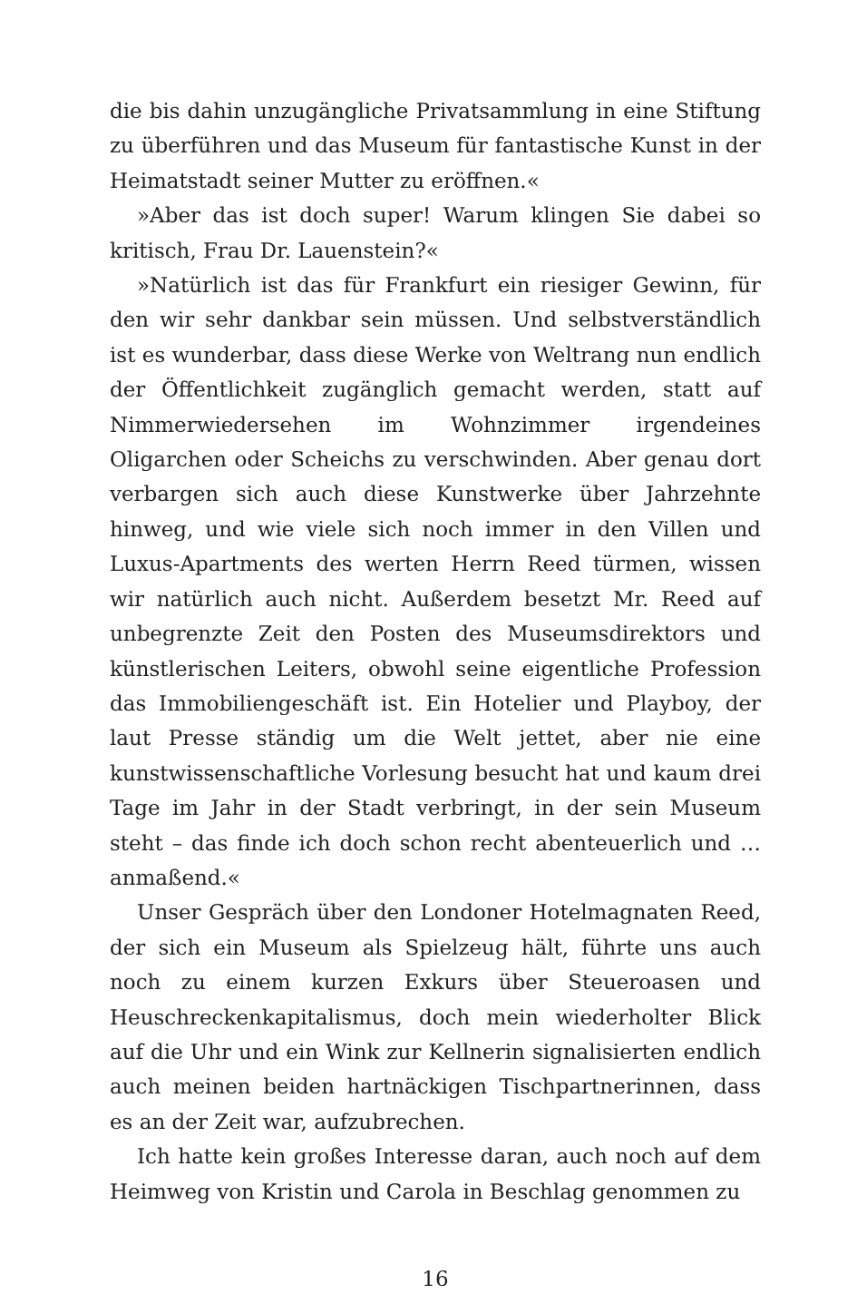die bis dahin unzugängliche Privatsammlung in eine Stiftung zu überführen und das Museum für fantastische Kunst in der Heimatstadt seiner Mutter zu eröffnen.«
»Aber das ist doch super! Warum klingen Sie dabei so kritisch, Frau Dr. Lauenstein?«
»Natürlich ist das für Frankfurt ein riesiger Gewinn, für den wir sehr dankbar sein müssen. Und selbstverständlich ist es wunderbar, dass diese Werke von Weltrang nun endlich der Öffentlichkeit zugänglich gemacht werden, statt auf Nimmerwiedersehen im Wohnzimmer irgendeines Oligarchen oder Scheichs zu verschwinden. Aber genau dort verbargen sich auch diese Kunstwerke über Jahrzehnte hinweg, und wie viele sich noch immer in den Villen und Luxus-Apartments des werten Herrn Reed türmen, wissen wir natürlich auch nicht. Außerdem besetzt Mr. Reed auf unbegrenzte Zeit den Posten des Museumsdirektors und künstlerischen Leiters, obwohl seine eigentliche Profession das Immobiliengeschäft ist. Ein Hotelier und Playboy, der laut Presse ständig um die Welt jettet, aber nie eine kunstwissenschaftliche Vorlesung besucht hat und kaum drei Tage im Jahr in der Stadt verbringt, in der sein Museum steht – das finde ich doch schon recht abenteuerlich und … anmaßend.«
Unser Gespräch über den Londoner Hotelmagnaten Reed, der sich ein Museum als Spielzeug hält, führte uns auch noch zu einem kurzen Exkurs über Steueroasen und Heuschreckenkapitalismus, doch mein wiederholter Blick auf die Uhr und ein Wink zur Kellnerin signalisierten endlich auch meinen beiden hartnäckigen Tischpartnerinnen, dass es an der Zeit war, aufzubrechen.
Ich hatte kein großes Interesse daran, auch noch auf dem Heimweg von Kristin und Carola in Beschlag genommen zu
16